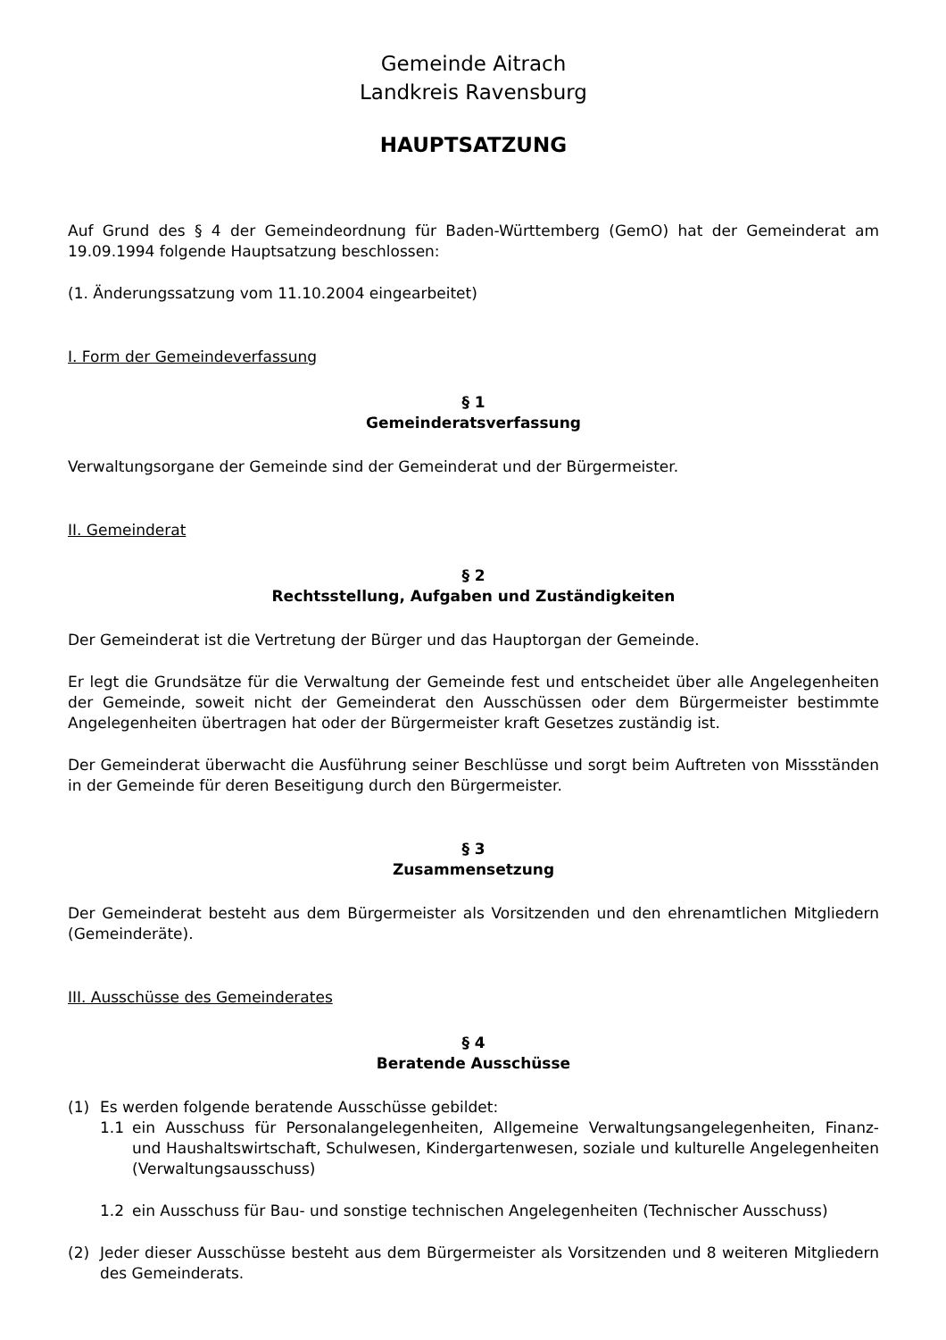Gemeinde Aitrach
Landkreis Ravensburg
HAUPTSATZUNG
Auf Grund des § 4 der Gemeindeordnung für Baden-Württemberg (GemO) hat der Gemeinderat am 19.09.1994 folgende Hauptsatzung beschlossen:
(1. Änderungssatzung vom 11.10.2004 eingearbeitet)
I. Form der Gemeindeverfassung
§ 1
Gemeinderatsverfassung
Verwaltungsorgane der Gemeinde sind der Gemeinderat und der Bürgermeister.
II. Gemeinderat
§ 2
Rechtsstellung, Aufgaben und Zuständigkeiten
Der Gemeinderat ist die Vertretung der Bürger und das Hauptorgan der Gemeinde.
Er legt die Grundsätze für die Verwaltung der Gemeinde fest und entscheidet über alle Angelegenheiten der Gemeinde, soweit nicht der Gemeinderat den Ausschüssen oder dem Bürgermeister bestimmte Angelegenheiten übertragen hat oder der Bürgermeister kraft Gesetzes zuständig ist.
Der Gemeinderat überwacht die Ausführung seiner Beschlüsse und sorgt beim Auftreten von Missständen in der Gemeinde für deren Beseitigung durch den Bürgermeister.
§ 3
Zusammensetzung
Der Gemeinderat besteht aus dem Bürgermeister als Vorsitzenden und den ehrenamtlichen Mitgliedern (Gemeinderäte).
III. Ausschüsse des Gemeinderates
§ 4
Beratende Ausschüsse
(1) Es werden folgende beratende Ausschüsse gebildet:
1.1 ein Ausschuss für Personalangelegenheiten, Allgemeine Verwaltungsangelegenheiten, Finanz- und Haushaltswirtschaft, Schulwesen, Kindergartenwesen, soziale und kulturelle Angelegenheiten (Verwaltungsausschuss)
1.2 ein Ausschuss für Bau- und sonstige technischen Angelegenheiten (Technischer Ausschuss)
(2) Jeder dieser Ausschüsse besteht aus dem Bürgermeister als Vorsitzenden und 8 weiteren Mitgliedern des Gemeinderats.